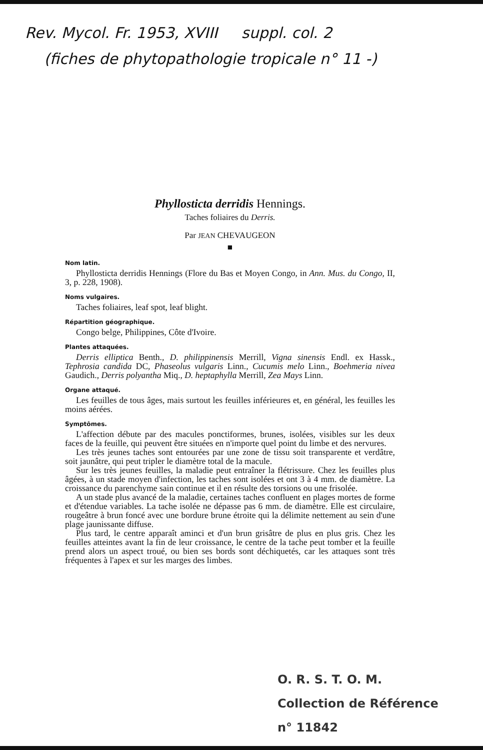Rev. Mycol. Fr. 1953, XVIII suppl. col. 2
(fiches de phytopathologie tropicale n° 11 -)
Phyllosticta derridis Hennings.
Taches foliaires du Derris.
Par JEAN CHEVAUGEON
■
Nom latin.
Phyllosticta derridis Hennings (Flore du Bas et Moyen Congo, in Ann. Mus. du Congo, II, 3, p. 228, 1908).
Noms vulgaires.
Taches foliaires, leaf spot, leaf blight.
Répartition géographique.
Congo belge, Philippines, Côte d'Ivoire.
Plantes attaquées.
Derris elliptica Benth., D. philippinensis Merrill, Vigna sinensis Endl. ex Hassk., Tephrosia candida DC, Phaseolus vulgaris Linn., Cucumis melo Linn., Boehmeria nivea Gaudich., Derris polyantha Miq., D. heptaphylla Merrill, Zea Mays Linn.
Organe attaqué.
Les feuilles de tous âges, mais surtout les feuilles inférieures et, en général, les feuilles les moins aérées.
Symptômes.
L'affection débute par des macules ponctiformes, brunes, isolées, visibles sur les deux faces de la feuille, qui peuvent être situées en n'importe quel point du limbe et des nervures.
Les très jeunes taches sont entourées par une zone de tissu soit transparente et verdâtre, soit jaunâtre, qui peut tripler le diamètre total de la macule.
Sur les très jeunes feuilles, la maladie peut entraîner la flétrissure. Chez les feuilles plus âgées, à un stade moyen d'infection, les taches sont isolées et ont 3 à 4 mm. de diamètre. La croissance du parenchyme sain continue et il en résulte des torsions ou une frisolée.
A un stade plus avancé de la maladie, certaines taches confluent en plages mortes de forme et d'étendue variables. La tache isolée ne dépasse pas 6 mm. de diamètre. Elle est circulaire, rougeâtre à brun foncé avec une bordure brune étroite qui la délimite nettement au sein d'une plage jaunissante diffuse.
Plus tard, le centre apparaît aminci et d'un brun grisâtre de plus en plus gris. Chez les feuilles atteintes avant la fin de leur croissance, le centre de la tache peut tomber et la feuille prend alors un aspect troué, ou bien ses bords sont déchiquetés, car les attaques sont très fréquentes à l'apex et sur les marges des limbes.
O. R. S. T. O. M.
Collection de Référence
n° 11842